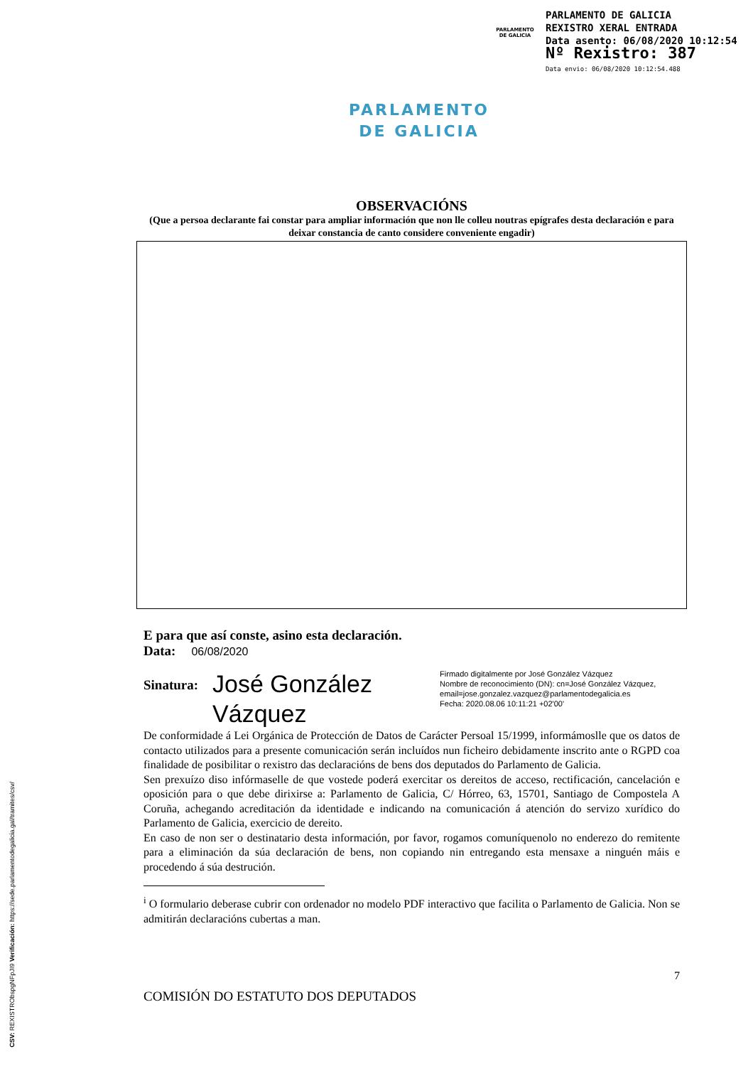PARLAMENTO
DE GALICIA
PARLAMENTO DE GALICIA
REXISTRO XERAL ENTRADA
Data asento: 06/08/2020 10:12:54
Nº Rexistro: 387
Data envio: 06/08/2020 10:12:54.488
PARLAMENTO
DE GALICIA
OBSERVACIÓNS
(Que a persoa declarante fai constar para ampliar información que non lle colleu noutras epígrafes desta declaración e para deixar constancia de canto considere conveniente engadir)
E para que así conste, asino esta declaración.
Data: 06/08/2020
Sinatura:
José González Vázquez
Firmado digitalmente por José González Vázquez
Nombre de reconocimiento (DN): cn=José González Vázquez,
email=jose.gonzalez.vazquez@parlamentodegalicia.es
Fecha: 2020.08.06 10:11:21 +02'00'
De conformidade á Lei Orgánica de Protección de Datos de Carácter Persoal 15/1999, informámoslle que os datos de contacto utilizados para a presente comunicación serán incluídos nun ficheiro debidamente inscrito ante o RGPD coa finalidade de posibilitar o rexistro das declaracións de bens dos deputados do Parlamento de Galicia.
Sen prexuízo diso infórmaselle de que vostede poderá exercitar os dereitos de acceso, rectificación, cancelación e oposición para o que debe dirixirse a: Parlamento de Galicia, C/ Hórreo, 63, 15701, Santiago de Compostela A Coruña, achegando acreditación da identidade e indicando na comunicación á atención do servizo xurídico do Parlamento de Galicia, exercicio de dereito.
En caso de non ser o destinatario desta información, por favor, rogamos comuníquenolo no enderezo do remitente para a eliminación da súa declaración de bens, non copiando nin entregando esta mensaxe a ninguén máis e procedendo á súa destrución.
<sup>i</sup> O formulario deberase cubrir con ordenador no modelo PDF interactivo que facilita o Parlamento de Galicia. Non se admitirán declaracións cubertas a man.
7
COMISIÓN DO ESTATUTO DOS DEPUTADOS
CSV: REXISTRObspgNFpJI9 Verificación: https://sede.parlamentodegalicia.gal/tramites/csv/